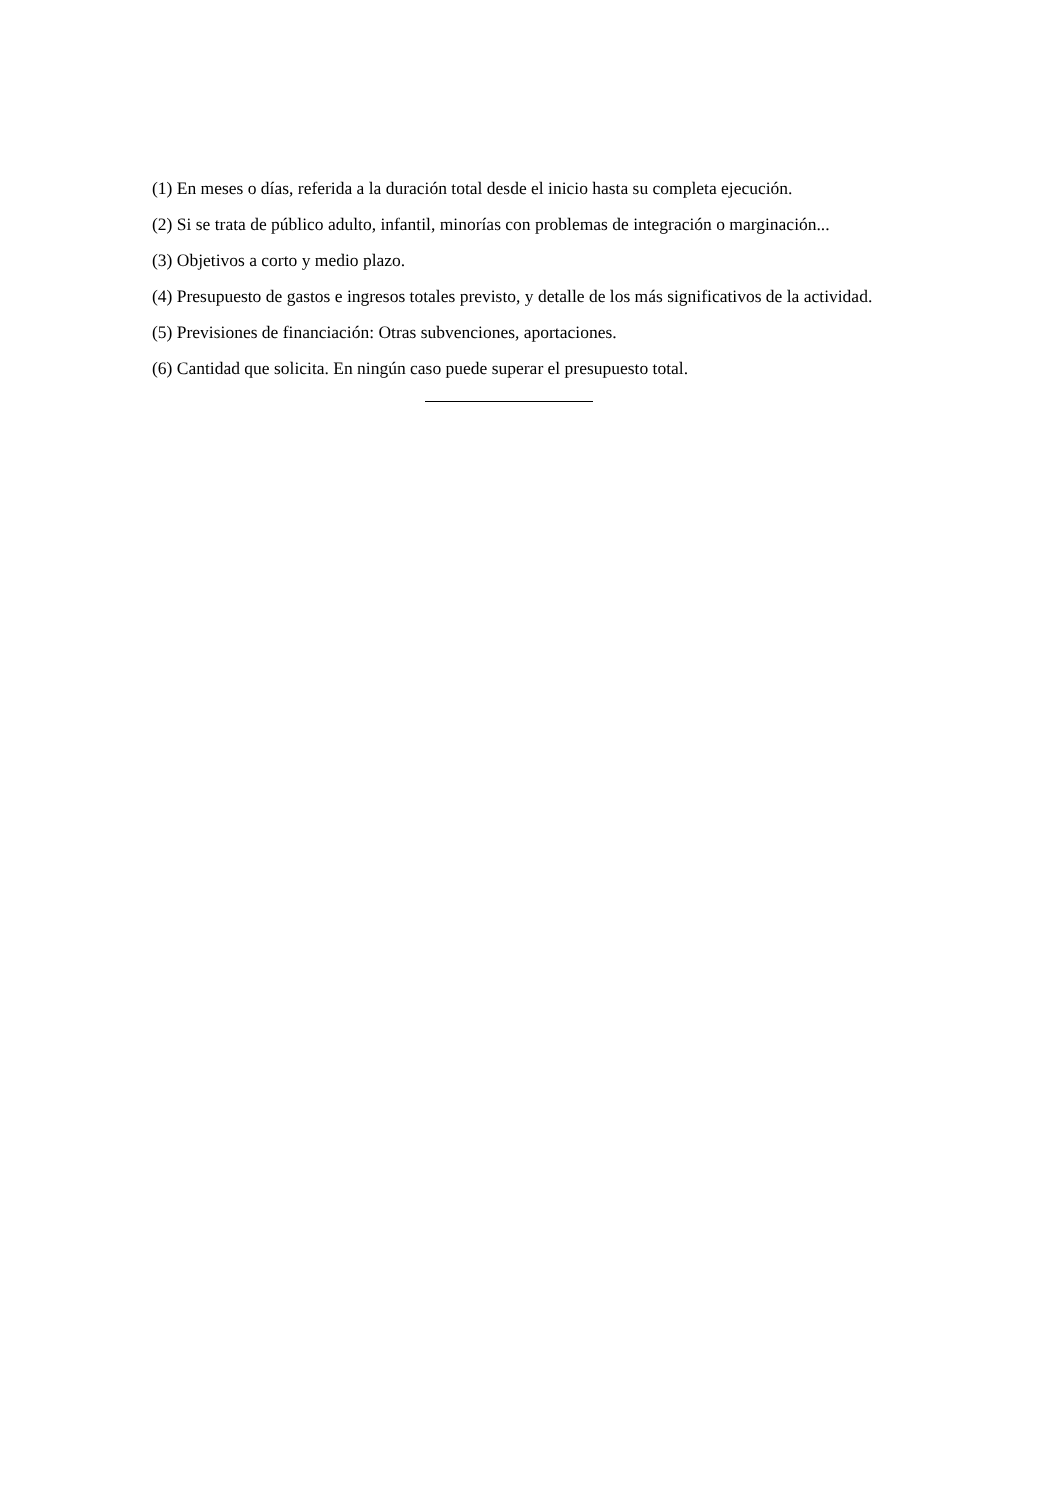(1) En meses o días, referida a la duración total desde el inicio hasta su completa ejecución.
(2) Si se trata de público adulto, infantil, minorías con problemas de integración o marginación...
(3) Objetivos a corto y medio plazo.
(4) Presupuesto de gastos e ingresos totales previsto, y detalle de los más significativos de la actividad.
(5) Previsiones de financiación: Otras subvenciones, aportaciones.
(6) Cantidad que solicita. En ningún caso puede superar el presupuesto total.